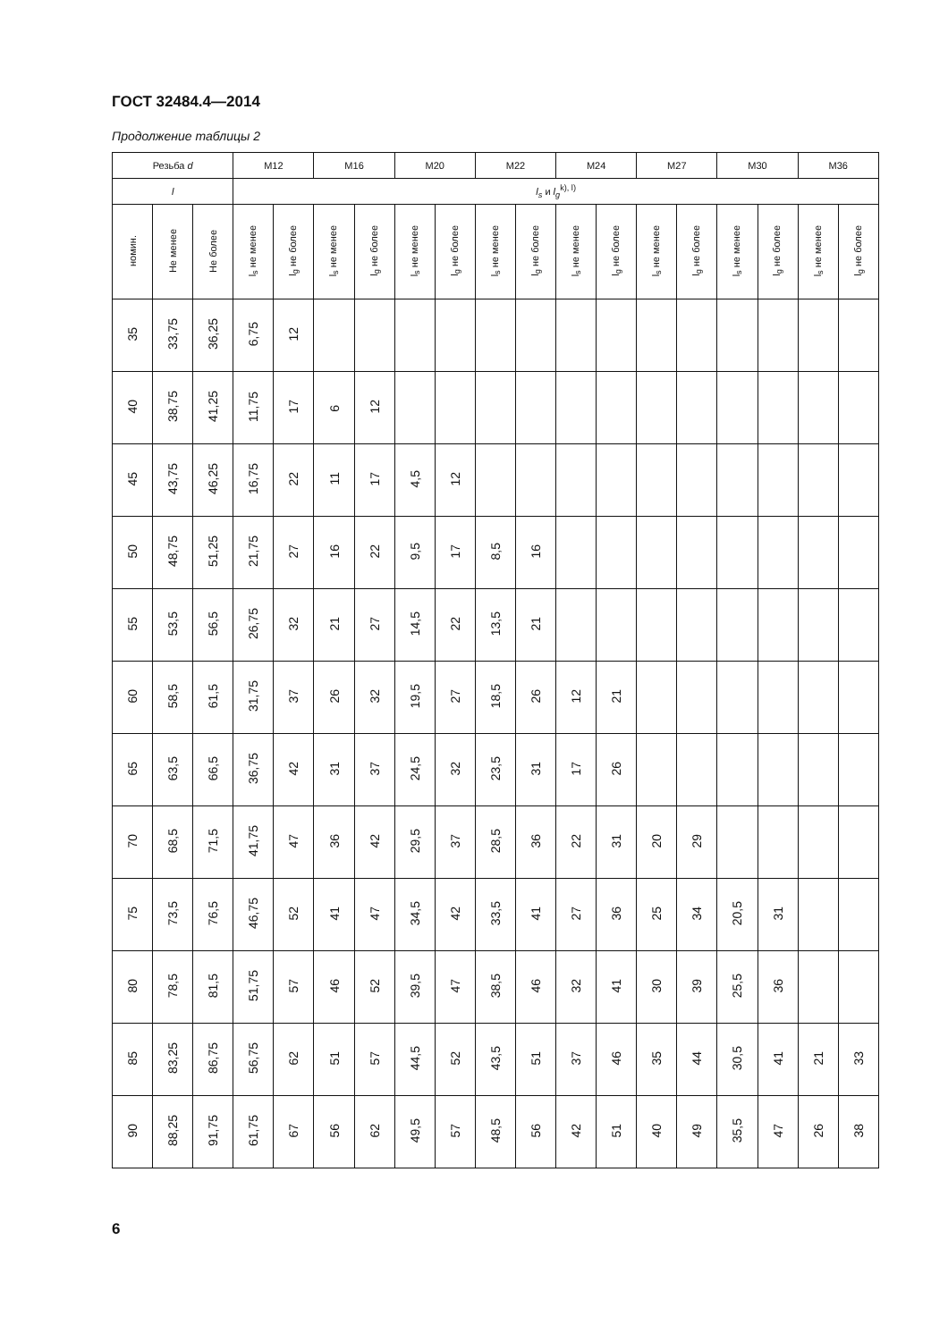ГОСТ 32484.4—2014
Продолжение таблицы 2
| Резьба d | | | M12 | | M16 | | M20 | | M22 | | M24 | | M27 | | M30 | | M36 | |
| --- | --- | --- | --- | --- | --- | --- | --- | --- | --- | --- | --- | --- | --- | --- | --- | --- | --- | --- |
| l | | | l<sub>s</sub> и l<sub>g</sub><sup>k), l)</sup> | | | | | | | | | | | | | | | |
| номин. | Не менее | Не более | l<sub>s</sub> не менее | l<sub>g</sub> не более | l<sub>s</sub> не менее | l<sub>g</sub> не более | l<sub>s</sub> не менее | l<sub>g</sub> не более | l<sub>s</sub> не менее | l<sub>g</sub> не более | l<sub>s</sub> не менее | l<sub>g</sub> не более | l<sub>s</sub> не менее | l<sub>g</sub> не более | l<sub>s</sub> не менее | l<sub>g</sub> не более | l<sub>s</sub> не менее | l<sub>g</sub> не более |
| 35 | 33,75 | 36,25 | 6,75 | 12 | | | | | | | | | | | | | | |
| 40 | 38,75 | 41,25 | 11,75 | 17 | 6 | 12 | | | | | | | | | | | | |
| 45 | 43,75 | 46,25 | 16,75 | 22 | 11 | 17 | 4,5 | 12 | | | | | | | | | | |
| 50 | 48,75 | 51,25 | 21,75 | 27 | 16 | 22 | 9,5 | 17 | 8,5 | 16 | | | | | | | | |
| 55 | 53,5 | 56,5 | 26,75 | 32 | 21 | 27 | 14,5 | 22 | 13,5 | 21 | | | | | | | | |
| 60 | 58,5 | 61,5 | 31,75 | 37 | 26 | 32 | 19,5 | 27 | 18,5 | 26 | 12 | 21 | | | | | | |
| 65 | 63,5 | 66,5 | 36,75 | 42 | 31 | 37 | 24,5 | 32 | 23,5 | 31 | 17 | 26 | | | | | | |
| 70 | 68,5 | 71,5 | 41,75 | 47 | 36 | 42 | 29,5 | 37 | 28,5 | 36 | 22 | 31 | 20 | 29 | | | | |
| 75 | 73,5 | 76,5 | 46,75 | 52 | 41 | 47 | 34,5 | 42 | 33,5 | 41 | 27 | 36 | 25 | 34 | 20,5 | 31 | | |
| 80 | 78,5 | 81,5 | 51,75 | 57 | 46 | 52 | 39,5 | 47 | 38,5 | 46 | 32 | 41 | 30 | 39 | 25,5 | 36 | | |
| 85 | 83,25 | 86,75 | 56,75 | 62 | 51 | 57 | 44,5 | 52 | 43,5 | 51 | 37 | 46 | 35 | 44 | 30,5 | 41 | 21 | 33 |
| 90 | 88,25 | 91,75 | 61,75 | 67 | 56 | 62 | 49,5 | 57 | 48,5 | 56 | 42 | 51 | 40 | 49 | 35,5 | 47 | 26 | 38 |
6